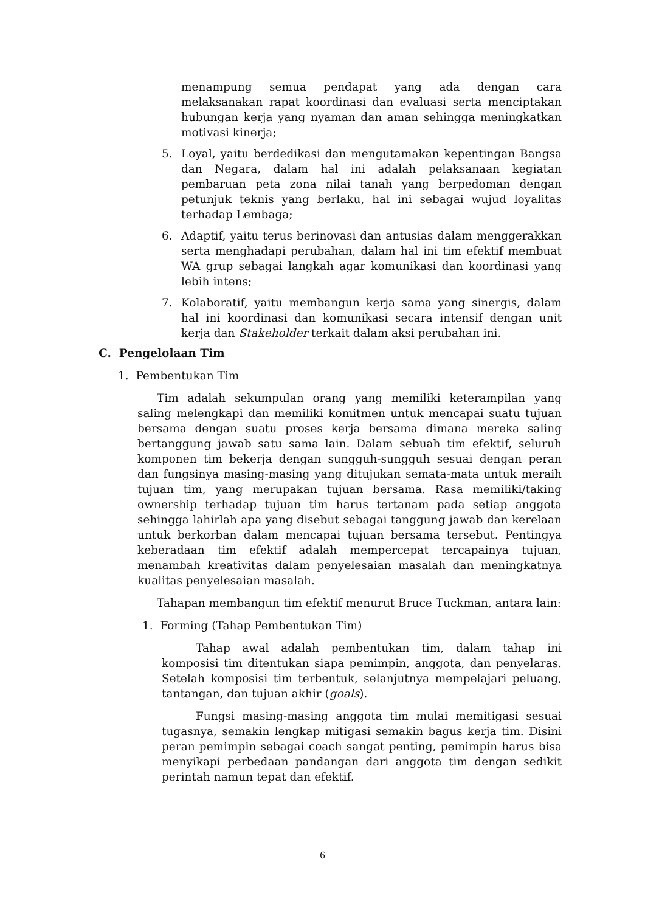menampung semua pendapat yang ada dengan cara melaksanakan rapat koordinasi dan evaluasi serta menciptakan hubungan kerja yang nyaman dan aman sehingga meningkatkan motivasi kinerja;
5. Loyal, yaitu berdedikasi dan mengutamakan kepentingan Bangsa dan Negara, dalam hal ini adalah pelaksanaan kegiatan pembaruan peta zona nilai tanah yang berpedoman dengan petunjuk teknis yang berlaku, hal ini sebagai wujud loyalitas terhadap Lembaga;
6. Adaptif, yaitu terus berinovasi dan antusias dalam menggerakkan serta menghadapi perubahan, dalam hal ini tim efektif membuat WA grup sebagai langkah agar komunikasi dan koordinasi yang lebih intens;
7. Kolaboratif, yaitu membangun kerja sama yang sinergis, dalam hal ini koordinasi dan komunikasi secara intensif dengan unit kerja dan Stakeholder terkait dalam aksi perubahan ini.
C. Pengelolaan Tim
1. Pembentukan Tim
Tim adalah sekumpulan orang yang memiliki keterampilan yang saling melengkapi dan memiliki komitmen untuk mencapai suatu tujuan bersama dengan suatu proses kerja bersama dimana mereka saling bertanggung jawab satu sama lain. Dalam sebuah tim efektif, seluruh komponen tim bekerja dengan sungguh-sungguh sesuai dengan peran dan fungsinya masing-masing yang ditujukan semata-mata untuk meraih tujuan tim, yang merupakan tujuan bersama. Rasa memiliki/taking ownership terhadap tujuan tim harus tertanam pada setiap anggota sehingga lahirlah apa yang disebut sebagai tanggung jawab dan kerelaan untuk berkorban dalam mencapai tujuan bersama tersebut. Pentingya keberadaan tim efektif adalah mempercepat tercapainya tujuan, menambah kreativitas dalam penyelesaian masalah dan meningkatnya kualitas penyelesaian masalah.
Tahapan membangun tim efektif menurut Bruce Tuckman, antara lain:
1. Forming (Tahap Pembentukan Tim)
Tahap awal adalah pembentukan tim, dalam tahap ini komposisi tim ditentukan siapa pemimpin, anggota, dan penyelaras. Setelah komposisi tim terbentuk, selanjutnya mempelajari peluang, tantangan, dan tujuan akhir (goals).
Fungsi masing-masing anggota tim mulai memitigasi sesuai tugasnya, semakin lengkap mitigasi semakin bagus kerja tim. Disini peran pemimpin sebagai coach sangat penting, pemimpin harus bisa menyikapi perbedaan pandangan dari anggota tim dengan sedikit perintah namun tepat dan efektif.
6